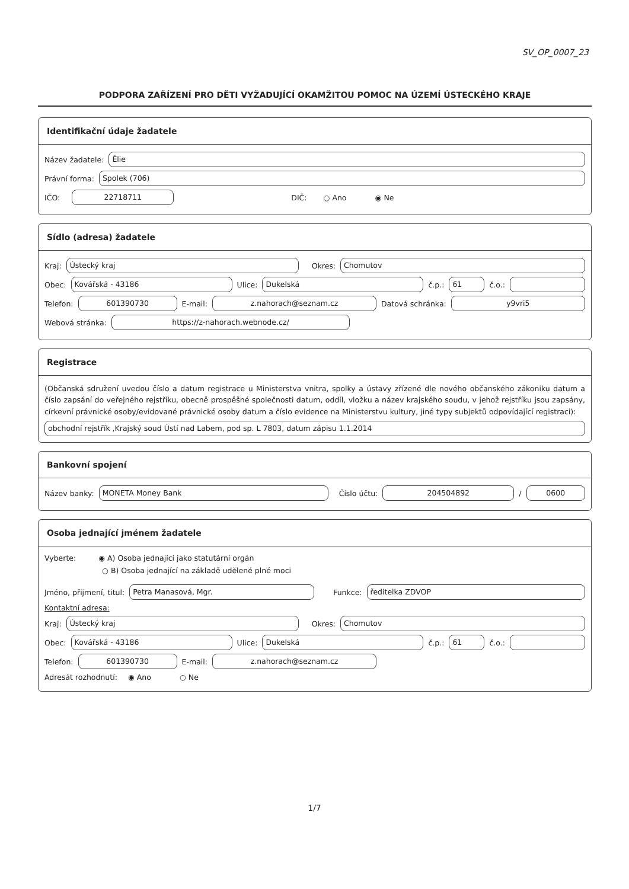SV_OP_0007_23
PODPORA ZAŘÍZENÍ PRO DĚTI VYŽADUJÍCÍ OKAMŽITOU POMOC NA ÚZEMÍ ÚSTECKÉHO KRAJE
Identifikační údaje žadatele
Název žadatele:
Élie
Právní forma:
Spolek (706)
IČO:
22718711
DIČ: ○ Ano ◉ Ne
Sídlo (adresa) žadatele
Kraj:
Ústecký kraj
Okres:
Chomutov
Obec:
Kovářská - 43186
Ulice:
Dukelská
č.p.:
61
č.o.:
Telefon:
601390730
E-mail:
z.nahorach@seznam.cz
Datová schránka:
y9vri5
Webová stránka:
https://z-nahorach.webnode.cz/
Registrace
(Občanská sdružení uvedou číslo a datum registrace u Ministerstva vnitra, spolky a ústavy zřízené dle nového občanského zákoníku datum a číslo zapsání do veřejného rejstříku, obecně prospěšné společnosti datum, oddíl, vložku a název krajského soudu, v jehož rejstříku jsou zapsány, církevní právnické osoby/evidované právnické osoby datum a číslo evidence na Ministerstvu kultury, jiné typy subjektů odpovídající registraci):
obchodní rejstřík ,Krajský soud Ústí nad Labem, pod sp. L 7803, datum zápisu 1.1.2014
Bankovní spojení
Název banky:
MONETA Money Bank
Číslo účtu:
204504892
/
0600
Osoba jednající jménem žadatele
Vyberte: ◉ A) Osoba jednající jako statutární orgán
○ B) Osoba jednající na základě udělené plné moci
Jméno, přijmení, titul:
Petra Manasová, Mgr.
Funkce:
ředitelka ZDVOP
Kontaktní adresa:
Kraj:
Ústecký kraj
Okres:
Chomutov
Obec:
Kovářská - 43186
Ulice:
Dukelská
č.p.:
61
č.o.:
Telefon:
601390730
E-mail:
z.nahorach@seznam.cz
Adresát rozhodnutí: ◉ Ano ○ Ne
1/7